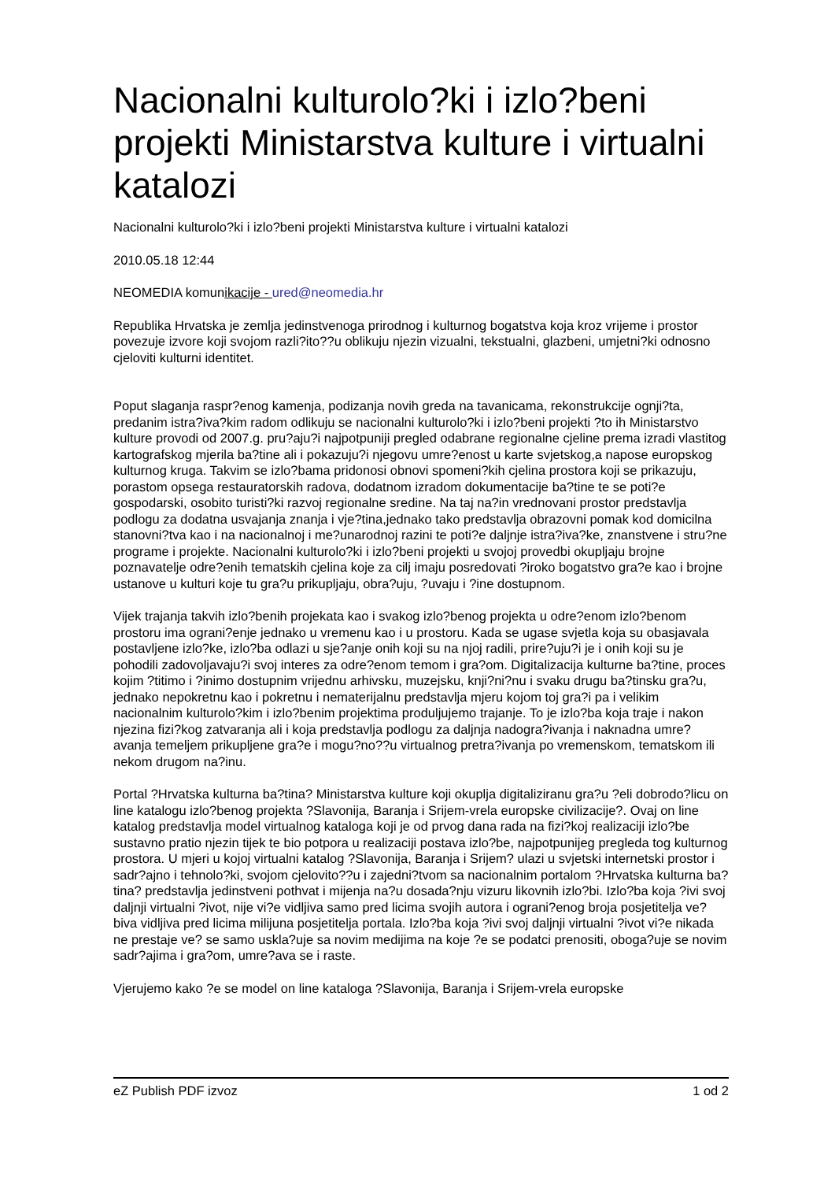Nacionalni kulturolo?ki i izlo?beni projekti Ministarstva kulture i virtualni katalozi
Nacionalni kulturolo?ki i izlo?beni projekti Ministarstva kulture i virtualni katalozi
2010.05.18 12:44
NEOMEDIA komunikacije - ured@neomedia.hr
Republika Hrvatska je zemlja jedinstvenoga prirodnog i kulturnog bogatstva koja kroz vrijeme i prostor povezuje izvore koji svojom razli?ito??u oblikuju njezin vizualni, tekstualni, glazbeni, umjetni?ki odnosno cjeloviti kulturni identitet.
Poput slaganja raspr?enog kamenja, podizanja novih greda na tavanicama, rekonstrukcije ognji?ta, predanim istra?iva?kim radom odlikuju se nacionalni kulturolo?ki i izlo?beni projekti ?to ih Ministarstvo kulture provodi od 2007.g. pru?aju?i najpotpuniji pregled odabrane regionalne cjeline prema izradi vlastitog kartografskog mjerila ba?tine ali i pokazuju?i njegovu umre?enost u karte svjetskog,a napose europskog kulturnog kruga. Takvim se izlo?bama pridonosi obnovi spomeni?kih cjelina prostora koji se prikazuju, porastom opsega restauratorskih radova, dodatnom izradom dokumentacije ba?tine te se poti?e gospodarski, osobito turisti?ki razvoj regionalne sredine. Na taj na?in vrednovani prostor predstavlja podlogu za dodatna usvajanja znanja i vje?tina,jednako tako predstavlja obrazovni pomak kod domicilna stanovni?tva kao i na nacionalnoj i me?unarodnoj razini te poti?e daljnje istra?iva?ke, znanstvene i stru?ne programe i projekte. Nacionalni kulturolo?ki i izlo?beni projekti u svojoj provedbi okupljaju brojne poznavatelje odre?enih tematskih cjelina koje za cilj imaju posredovati ?iroko bogatstvo gra?e kao i brojne ustanove u kulturi koje tu gra?u prikupljaju, obra?uju, ?uvaju i ?ine dostupnom.
Vijek trajanja takvih izlo?benih projekata kao i svakog izlo?benog projekta u odre?enom izlo?benom prostoru ima ograni?enje jednako u vremenu kao i u prostoru. Kada se ugase svjetla koja su obasjavala postavljene izlo?ke, izlo?ba odlazi u sje?anje onih koji su na njoj radili, prire?uju?i je i onih koji su je pohodili zadovoljavaju?i svoj interes za odre?enom temom i gra?om. Digitalizacija kulturne ba?tine, proces kojim ?titimo i ?inimo dostupnim vrijednu arhivsku, muzejsku, knji?ni?nu i svaku drugu ba?tinsku gra?u, jednako nepokretnu kao i pokretnu i nematerijalnu predstavlja mjeru kojom toj gra?i pa i velikim nacionalnim kulturolo?kim i izlo?benim projektima produljujemo trajanje. To je izlo?ba koja traje i nakon njezina fizi?kog zatvaranja ali i koja predstavlja podlogu za daljnja nadogra?ivanja i naknadna umre?avanja temeljem prikupljene gra?e i mogu?no??u virtualnog pretra?ivanja po vremenskom, tematskom ili nekom drugom na?inu.
Portal ?Hrvatska kulturna ba?tina? Ministarstva kulture koji okuplja digitaliziranu gra?u ?eli dobrodo?licu on line katalogu izlo?benog projekta ?Slavonija, Baranja i Srijem-vrela europske civilizacije?. Ovaj on line katalog predstavlja model virtualnog kataloga koji je od prvog dana rada na fizi?koj realizaciji izlo?be sustavno pratio njezin tijek te bio potpora u realizaciji postava izlo?be, najpotpunijeg pregleda tog kulturnog prostora. U mjeri u kojoj virtualni katalog ?Slavonija, Baranja i Srijem? ulazi u svjetski internetski prostor i sadr?ajno i tehnolo?ki, svojom cjelovito??u i zajedni?tvom sa nacionalnim portalom ?Hrvatska kulturna ba?tina? predstavlja jedinstveni pothvat i mijenja na?u dosada?nju vizuru likovnih izlo?bi. Izlo?ba koja ?ivi svoj daljnji virtualni ?ivot, nije vi?e vidljiva samo pred licima svojih autora i ograni?enog broja posjetitelja ve? biva vidljiva pred licima milijuna posjetitelja portala. Izlo?ba koja ?ivi svoj daljnji virtualni ?ivot vi?e nikada ne prestaje ve? se samo uskla?uje sa novim medijima na koje ?e se podatci prenositi, oboga?uje se novim sadr?ajima i gra?om, umre?ava se i raste.
Vjerujemo kako ?e se model on line kataloga ?Slavonija, Baranja i Srijem-vrela europske
eZ Publish PDF izvoz 1 od 2